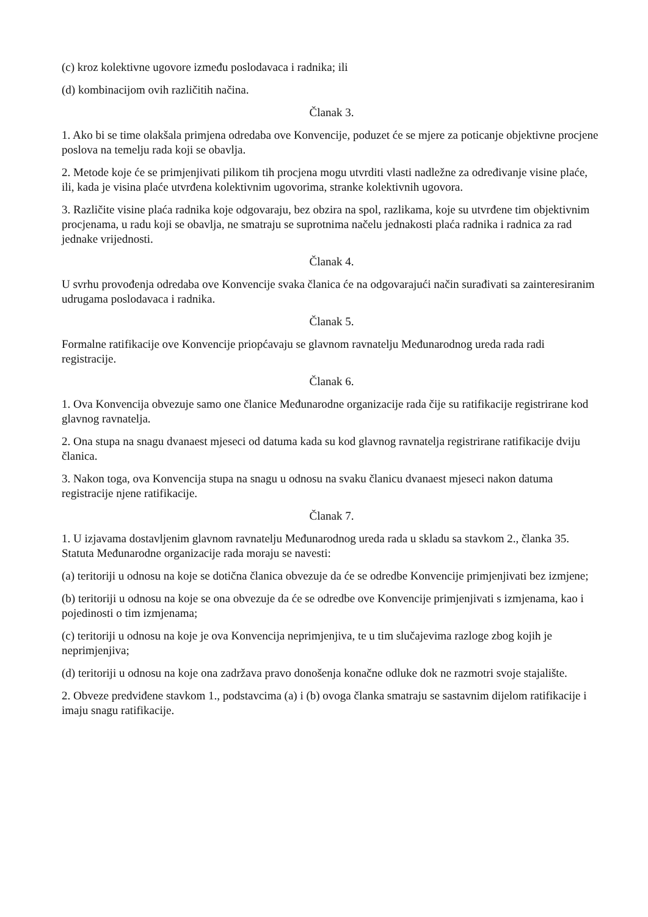(c) kroz kolektivne ugovore između poslodavaca i radnika; ili
(d) kombinacijom ovih različitih načina.
Članak 3.
1. Ako bi se time olakšala primjena odredaba ove Konvencije, poduzet će se mjere za poticanje objektivne procjene poslova na temelju rada koji se obavlja.
2. Metode koje će se primjenjivati pilikom tih procjena mogu utvrditi vlasti nadležne za određivanje visine plaće, ili, kada je visina plaće utvrđena kolektivnim ugovorima, stranke kolektivnih ugovora.
3. Različite visine plaća radnika koje odgovaraju, bez obzira na spol, razlikama, koje su utvrđene tim objektivnim procjenama, u radu koji se obavlja, ne smatraju se suprotnima načelu jednakosti plaća radnika i radnica za rad jednake vrijednosti.
Članak 4.
U svrhu provođenja odredaba ove Konvencije svaka članica će na odgovarajući način surađivati sa zainteresiranim udrugama poslodavaca i radnika.
Članak 5.
Formalne ratifikacije ove Konvencije priopćavaju se glavnom ravnatelju Međunarodnog ureda rada radi registracije.
Članak 6.
1. Ova Konvencija obvezuje samo one članice Međunarodne organizacije rada čije su ratifikacije registrirane kod glavnog ravnatelja.
2. Ona stupa na snagu dvanaest mjeseci od datuma kada su kod glavnog ravnatelja registrirane ratifikacije dviju članica.
3. Nakon toga, ova Konvencija stupa na snagu u odnosu na svaku članicu dvanaest mjeseci nakon datuma registracije njene ratifikacije.
Članak 7.
1. U izjavama dostavljenim glavnom ravnatelju Međunarodnog ureda rada u skladu sa stavkom 2., članka 35. Statuta Međunarodne organizacije rada moraju se navesti:
(a) teritoriji u odnosu na koje se dotična članica obvezuje da će se odredbe Konvencije primjenjivati bez izmjene;
(b) teritoriji u odnosu na koje se ona obvezuje da će se odredbe ove Konvencije primjenjivati s izmjenama, kao i pojedinosti o tim izmjenama;
(c) teritoriji u odnosu na koje je ova Konvencija neprimjenjiva, te u tim slučajevima razloge zbog kojih je neprimjenjiva;
(d) teritoriji u odnosu na koje ona zadržava pravo donošenja konačne odluke dok ne razmotri svoje stajalište.
2. Obveze predviđene stavkom 1., podstavcima (a) i (b) ovoga članka smatraju se sastavnim dijelom ratifikacije i imaju snagu ratifikacije.